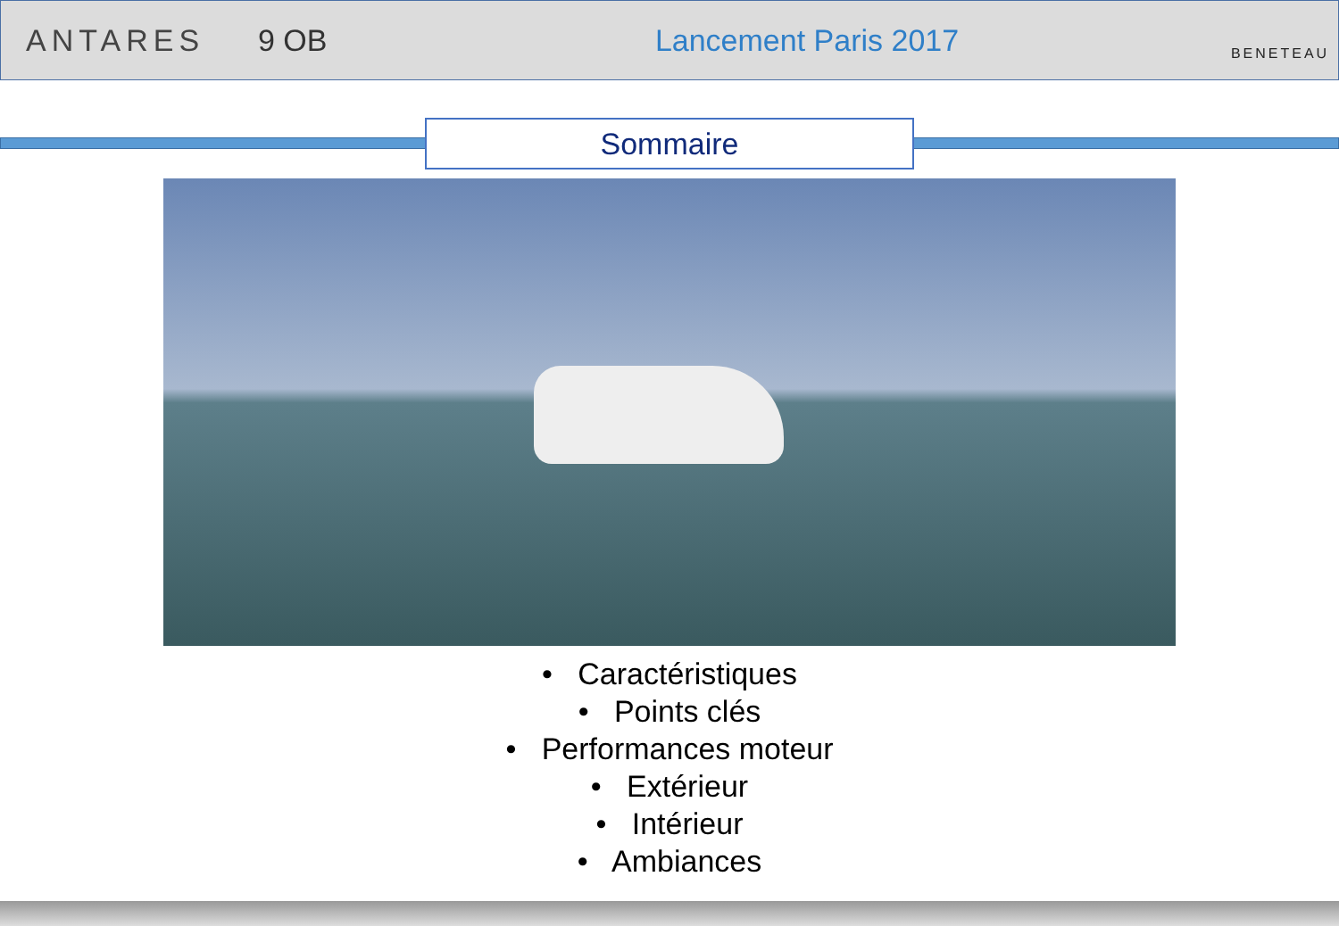ANTARES 9 OB Lancement Paris 2017
BENETEAU
Sommaire
• Caractéristiques
• Points clés
• Performances moteur
• Extérieur
• Intérieur
• Ambiances